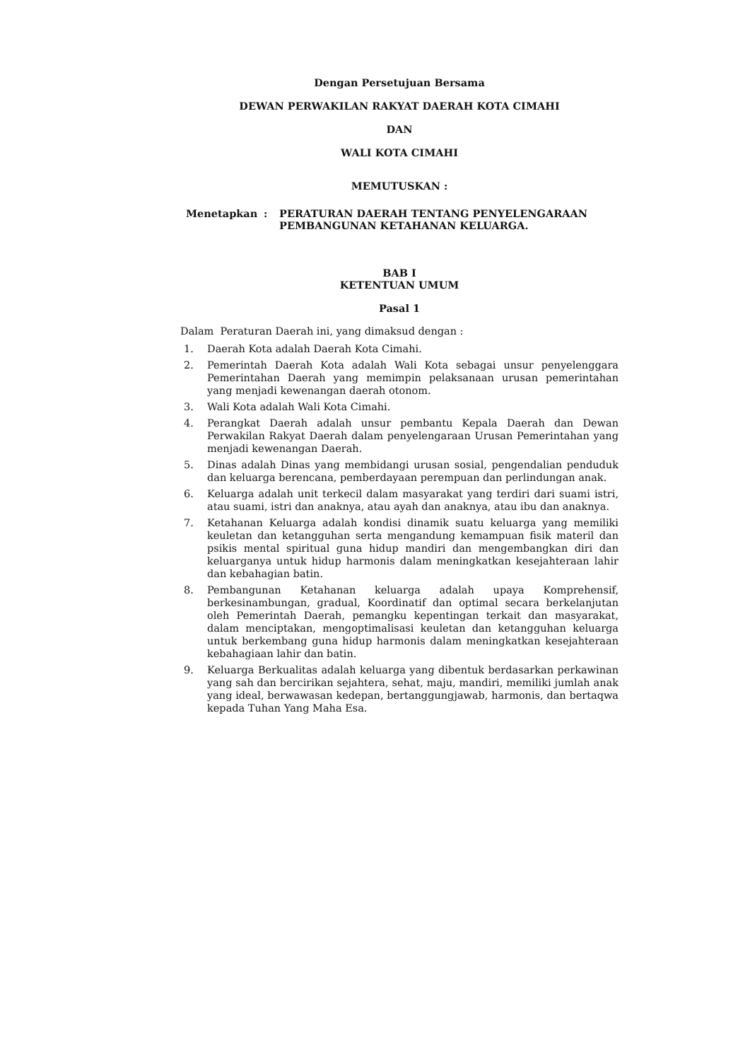Dengan Persetujuan Bersama
DEWAN PERWAKILAN RAKYAT DAERAH KOTA CIMAHI
DAN
WALI KOTA CIMAHI
MEMUTUSKAN :
Menetapkan: PERATURAN DAERAH TENTANG PENYELENGARAAN
PEMBANGUNAN KETAHANAN KELUARGA.
BAB I
KETENTUAN UMUM
Pasal 1
Dalam Peraturan Daerah ini, yang dimaksud dengan :
1. Daerah Kota adalah Daerah Kota Cimahi.
2. Pemerintah Daerah Kota adalah Wali Kota sebagai unsur penyelenggara Pemerintahan Daerah yang memimpin pelaksanaan urusan pemerintahan yang menjadi kewenangan daerah otonom.
3. Wali Kota adalah Wali Kota Cimahi.
4. Perangkat Daerah adalah unsur pembantu Kepala Daerah dan Dewan Perwakilan Rakyat Daerah dalam penyelengaraan Urusan Pemerintahan yang menjadi kewenangan Daerah.
5. Dinas adalah Dinas yang membidangi urusan sosial, pengendalian penduduk dan keluarga berencana, pemberdayaan perempuan dan perlindungan anak.
6. Keluarga adalah unit terkecil dalam masyarakat yang terdiri dari suami istri, atau suami, istri dan anaknya, atau ayah dan anaknya, atau ibu dan anaknya.
7. Ketahanan Keluarga adalah kondisi dinamik suatu keluarga yang memiliki keuletan dan ketangguhan serta mengandung kemampuan fisik materil dan psikis mental spiritual guna hidup mandiri dan mengembangkan diri dan keluarganya untuk hidup harmonis dalam meningkatkan kesejahteraan lahir dan kebahagian batin.
8. Pembangunan Ketahanan keluarga adalah upaya Komprehensif, berkesinambungan, gradual, Koordinatif dan optimal secara berkelanjutan oleh Pemerintah Daerah, pemangku kepentingan terkait dan masyarakat, dalam menciptakan, mengoptimalisasi keuletan dan ketangguhan keluarga untuk berkembang guna hidup harmonis dalam meningkatkan kesejahteraan kebahagiaan lahir dan batin.
9. Keluarga Berkualitas adalah keluarga yang dibentuk berdasarkan perkawinan yang sah dan bercirikan sejahtera, sehat, maju, mandiri, memiliki jumlah anak yang ideal, berwawasan kedepan, bertanggungjawab, harmonis, dan bertaqwa kepada Tuhan Yang Maha Esa.